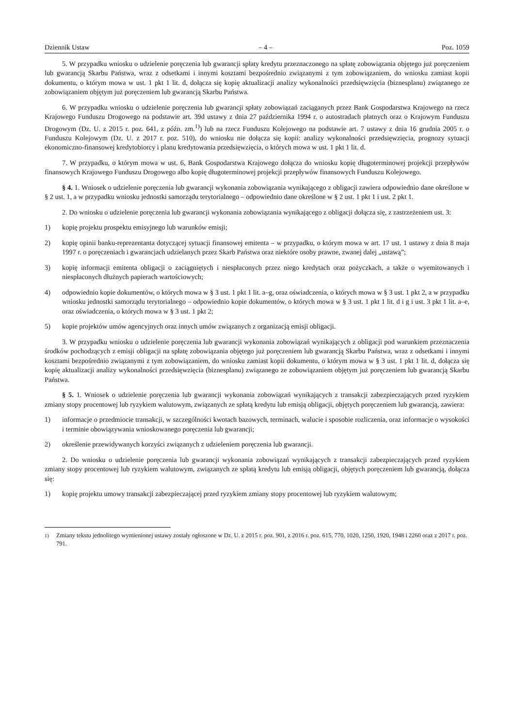Dziennik Ustaw – 4 – Poz. 1059
5. W przypadku wniosku o udzielenie poręczenia lub gwarancji spłaty kredytu przeznaczonego na spłatę zobowiązania objętego już poręczeniem lub gwarancją Skarbu Państwa, wraz z odsetkami i innymi kosztami bezpośrednio związanymi z tym zobowiązaniem, do wniosku zamiast kopii dokumentu, o którym mowa w ust. 1 pkt 1 lit. d, dołącza się kopię aktualizacji analizy wykonalności przedsięwzięcia (biznesplanu) związanego ze zobowiązaniem objętym już poręczeniem lub gwarancją Skarbu Państwa.
6. W przypadku wniosku o udzielenie poręczenia lub gwarancji spłaty zobowiązań zaciąganych przez Bank Gospodarstwa Krajowego na rzecz Krajowego Funduszu Drogowego na podstawie art. 39d ustawy z dnia 27 października 1994 r. o autostradach płatnych oraz o Krajowym Funduszu Drogowym (Dz. U. z 2015 r. poz. 641, z późn. zm.<sup>1)</sup>) lub na rzecz Funduszu Kolejowego na podstawie art. 7 ustawy z dnia 16 grudnia 2005 r. o Funduszu Kolejowym (Dz. U. z 2017 r. poz. 510), do wniosku nie dołącza się kopii: analizy wykonalności przedsięwzięcia, prognozy sytuacji ekonomiczno-finansowej kredytobiorcy i planu kredytowania przedsięwzięcia, o których mowa w ust. 1 pkt 1 lit. d.
7. W przypadku, o którym mowa w ust. 6, Bank Gospodarstwa Krajowego dołącza do wniosku kopię długoterminowej projekcji przepływów finansowych Krajowego Funduszu Drogowego albo kopię długoterminowej projekcji przepływów finansowych Funduszu Kolejowego.
§ 4. 1. Wniosek o udzielenie poręczenia lub gwarancji wykonania zobowiązania wynikającego z obligacji zawiera odpowiednio dane określone w § 2 ust. 1, a w przypadku wniosku jednostki samorządu terytorialnego – odpowiednio dane określone w § 2 ust. 1 pkt 1 i ust. 2 pkt 1.
2. Do wniosku o udzielenie poręczenia lub gwarancji wykonania zobowiązania wynikającego z obligacji dołącza się, z zastrzeżeniem ust. 3:
1) kopię projektu prospektu emisyjnego lub warunków emisji;
2) kopię opinii banku-reprezentanta dotyczącej sytuacji finansowej emitenta – w przypadku, o którym mowa w art. 17 ust. 1 ustawy z dnia 8 maja 1997 r. o poręczeniach i gwarancjach udzielanych przez Skarb Państwa oraz niektóre osoby prawne, zwanej dalej „ustawą”;
3) kopię informacji emitenta obligacji o zaciągniętych i niespłaconych przez niego kredytach oraz pożyczkach, a także o wyemitowanych i niespłaconych dłużnych papierach wartościowych;
4) odpowiednio kopie dokumentów, o których mowa w § 3 ust. 1 pkt 1 lit. a–g, oraz oświadczenia, o których mowa w § 3 ust. 1 pkt 2, a w przypadku wniosku jednostki samorządu terytorialnego – odpowiednio kopie dokumentów, o których mowa w § 3 ust. 1 pkt 1 lit. d i g i ust. 3 pkt 1 lit. a–e, oraz oświadczenia, o których mowa w § 3 ust. 1 pkt 2;
5) kopie projektów umów agencyjnych oraz innych umów związanych z organizacją emisji obligacji.
3. W przypadku wniosku o udzielenie poręczenia lub gwarancji wykonania zobowiązań wynikających z obligacji pod warunkiem przeznaczenia środków pochodzących z emisji obligacji na spłatę zobowiązania objętego już poręczeniem lub gwarancją Skarbu Państwa, wraz z odsetkami i innymi kosztami bezpośrednio związanymi z tym zobowiązaniem, do wniosku zamiast kopii dokumentu, o którym mowa w § 3 ust. 1 pkt 1 lit. d, dołącza się kopię aktualizacji analizy wykonalności przedsięwzięcia (biznesplanu) związanego ze zobowiązaniem objętym już poręczeniem lub gwarancją Skarbu Państwa.
§ 5. 1. Wniosek o udzielenie poręczenia lub gwarancji wykonania zobowiązań wynikających z transakcji zabezpieczających przed ryzykiem zmiany stopy procentowej lub ryzykiem walutowym, związanych ze spłatą kredytu lub emisją obligacji, objętych poręczeniem lub gwarancją, zawiera:
1) informacje o przedmiocie transakcji, w szczególności kwotach bazowych, terminach, walucie i sposobie rozliczenia, oraz informacje o wysokości i terminie obowiązywania wnioskowanego poręczenia lub gwarancji;
2) określenie przewidywanych korzyści związanych z udzieleniem poręczenia lub gwarancji.
2. Do wniosku o udzielenie poręczenia lub gwarancji wykonania zobowiązań wynikających z transakcji zabezpieczających przed ryzykiem zmiany stopy procentowej lub ryzykiem walutowym, związanych ze spłatą kredytu lub emisją obligacji, objętych poręczeniem lub gwarancją, dołącza się:
1) kopię projektu umowy transakcji zabezpieczającej przed ryzykiem zmiany stopy procentowej lub ryzykiem walutowym;
<sup>1)</sup> Zmiany tekstu jednolitego wymienionej ustawy zostały ogłoszone w Dz. U. z 2015 r. poz. 901, z 2016 r. poz. 615, 770, 1020, 1250, 1920, 1948 i 2260 oraz z 2017 r. poz. 791.